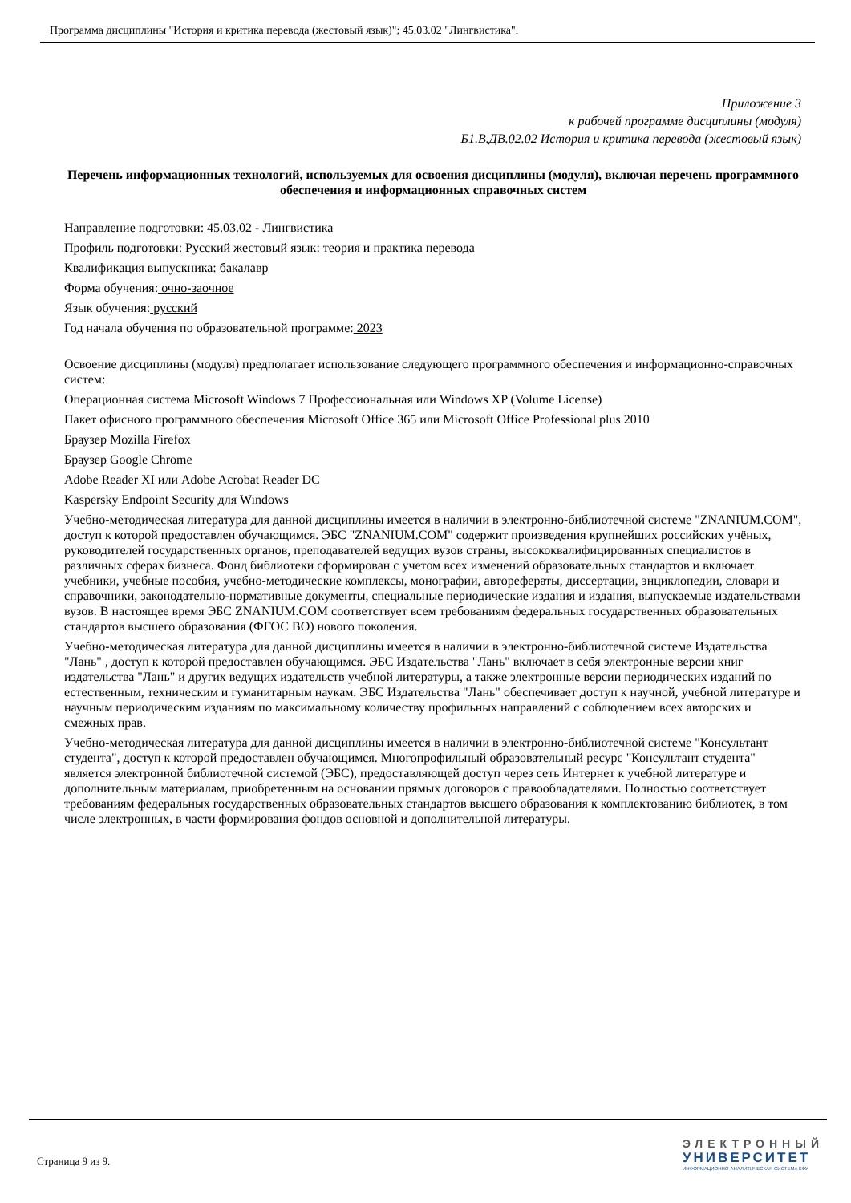Программа дисциплины "История и критика перевода (жестовый язык)"; 45.03.02 "Лингвистика".
Приложение 3
к рабочей программе дисциплины (модуля)
Б1.В.ДВ.02.02 История и критика перевода (жестовый язык)
Перечень информационных технологий, используемых для освоения дисциплины (модуля), включая перечень программного обеспечения и информационных справочных систем
Направление подготовки: 45.03.02 - Лингвистика
Профиль подготовки: Русский жестовый язык: теория и практика перевода
Квалификация выпускника: бакалавр
Форма обучения: очно-заочное
Язык обучения: русский
Год начала обучения по образовательной программе: 2023
Освоение дисциплины (модуля) предполагает использование следующего программного обеспечения и информационно-справочных систем:
Операционная система Microsoft Windows 7 Профессиональная или Windows XP (Volume License)
Пакет офисного программного обеспечения Microsoft Office 365 или Microsoft Office Professional plus 2010
Браузер Mozilla Firefox
Браузер Google Chrome
Adobe Reader XI или Adobe Acrobat Reader DC
Kaspersky Endpoint Security для Windows
Учебно-методическая литература для данной дисциплины имеется в наличии в электронно-библиотечной системе "ZNANIUM.COM", доступ к которой предоставлен обучающимся. ЭБС "ZNANIUM.COM" содержит произведения крупнейших российских учёных, руководителей государственных органов, преподавателей ведущих вузов страны, высококвалифицированных специалистов в различных сферах бизнеса. Фонд библиотеки сформирован с учетом всех изменений образовательных стандартов и включает учебники, учебные пособия, учебно-методические комплексы, монографии, авторефераты, диссертации, энциклопедии, словари и справочники, законодательно-нормативные документы, специальные периодические издания и издания, выпускаемые издательствами вузов. В настоящее время ЭБС ZNANIUM.COM соответствует всем требованиям федеральных государственных образовательных стандартов высшего образования (ФГОС ВО) нового поколения.
Учебно-методическая литература для данной дисциплины имеется в наличии в электронно-библиотечной системе Издательства "Лань" , доступ к которой предоставлен обучающимся. ЭБС Издательства "Лань" включает в себя электронные версии книг издательства "Лань" и других ведущих издательств учебной литературы, а также электронные версии периодических изданий по естественным, техническим и гуманитарным наукам. ЭБС Издательства "Лань" обеспечивает доступ к научной, учебной литературе и научным периодическим изданиям по максимальному количеству профильных направлений с соблюдением всех авторских и смежных прав.
Учебно-методическая литература для данной дисциплины имеется в наличии в электронно-библиотечной системе "Консультант студента", доступ к которой предоставлен обучающимся. Многопрофильный образовательный ресурс "Консультант студента" является электронной библиотечной системой (ЭБС), предоставляющей доступ через сеть Интернет к учебной литературе и дополнительным материалам, приобретенным на основании прямых договоров с правообладателями. Полностью соответствует требованиям федеральных государственных образовательных стандартов высшего образования к комплектованию библиотек, в том числе электронных, в части формирования фондов основной и дополнительной литературы.
Страница 9 из 9.
ЭЛЕКТРОННЫЙ
УНИВЕРСИТЕТ
ИНФОРМАЦИОННО-АНАЛИТИЧЕСКАЯ СИСТЕМА КФУ